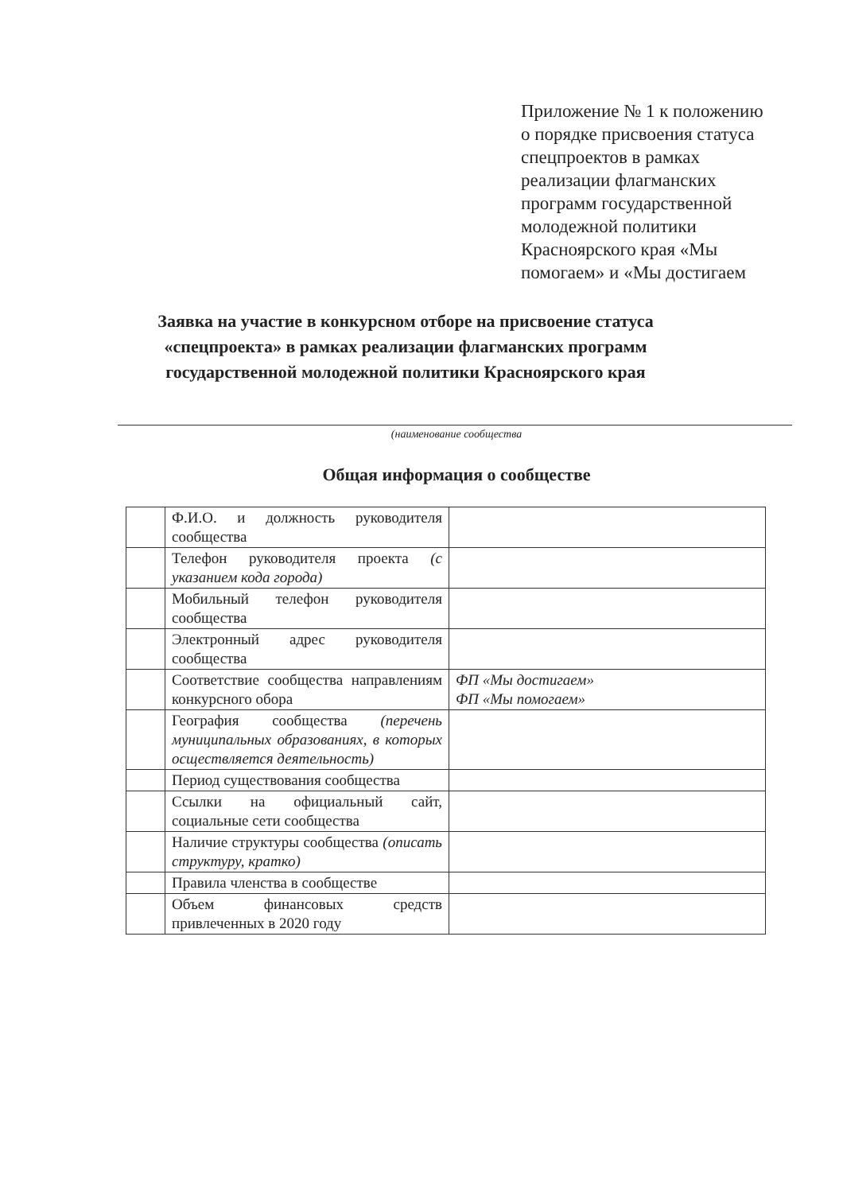Приложение № 1 к положению
о порядке присвоения статуса
спецпроектов в рамках
реализации флагманских
программ государственной
молодежной политики
Красноярского края «Мы
помогаем» и «Мы достигаем
Заявка на участие в конкурсном отборе на присвоение статуса «спецпроекта» в рамках реализации флагманских программ государственной молодежной политики Красноярского края
(наименование сообщества
Общая информация о сообществе
| | Ф.И.О. и должность руководителя сообщества | |
| | Телефон руководителя проекта (с указанием кода города) | |
| | Мобильный телефон руководителя сообщества | |
| | Электронный адрес руководителя сообщества | |
| | Соответствие сообщества направлениям конкурсного обора | ФП «Мы достигаем» ФП «Мы помогаем» |
| | География сообщества (перечень муниципальных образованиях, в которых осществляется деятельность) | |
| | Период существования сообщества | |
| | Ссылки на официальный сайт, социальные сети сообщества | |
| | Наличие структуры сообщества (описать структуру, кратко) | |
| | Правила членства в сообществе | |
| | Объем финансовых средств привлеченных в 2020 году | |